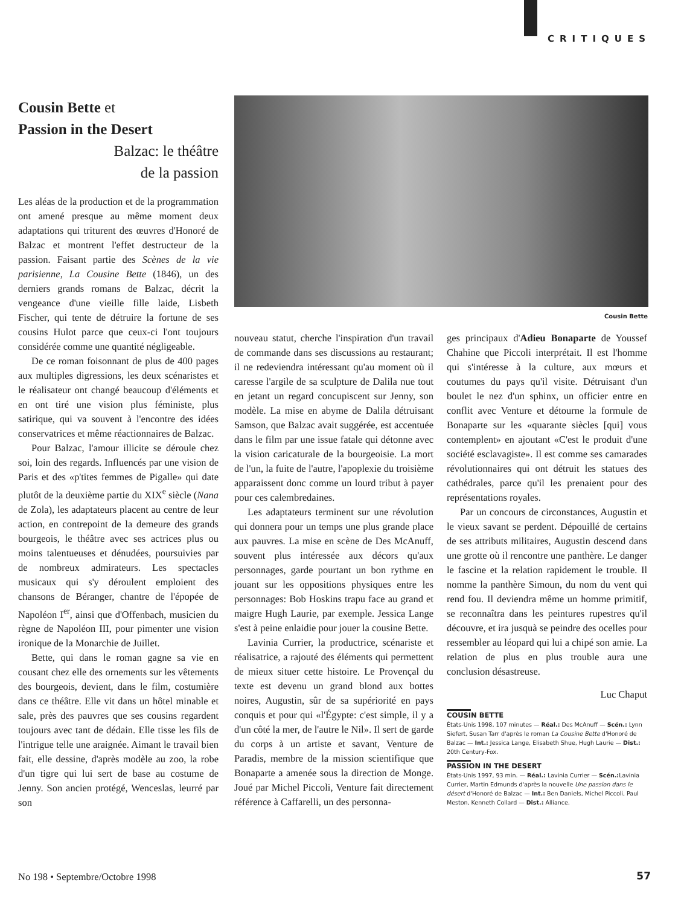CRITIQUES
Cousin Bette et
Passion in the Desert
Balzac: le théâtre
de la passion
Les aléas de la production et de la programmation ont amené presque au même moment deux adaptations qui triturent des œuvres d'Honoré de Balzac et montrent l'effet destructeur de la passion. Faisant partie des Scènes de la vie parisienne, La Cousine Bette (1846), un des derniers grands romans de Balzac, décrit la vengeance d'une vieille fille laide, Lisbeth Fischer, qui tente de détruire la fortune de ses cousins Hulot parce que ceux-ci l'ont toujours considérée comme une quantité négligeable.
De ce roman foisonnant de plus de 400 pages aux multiples digressions, les deux scénaristes et le réalisateur ont changé beaucoup d'éléments et en ont tiré une vision plus féministe, plus satirique, qui va souvent à l'encontre des idées conservatrices et même réactionnaires de Balzac.
Pour Balzac, l'amour illicite se déroule chez soi, loin des regards. Influencés par une vision de Paris et des «p'tites femmes de Pigalle» qui date plutôt de la deuxième partie du XIX<sup>e</sup> siècle (Nana de Zola), les adaptateurs placent au centre de leur action, en contrepoint de la demeure des grands bourgeois, le théâtre avec ses actrices plus ou moins talentueuses et dénudées, poursuivies par de nombreux admirateurs. Les spectacles musicaux qui s'y déroulent emploient des chansons de Béranger, chantre de l'épopée de Napoléon I<sup>er</sup>, ainsi que d'Offenbach, musicien du règne de Napoléon III, pour pimenter une vision ironique de la Monarchie de Juillet.
Bette, qui dans le roman gagne sa vie en cousant chez elle des ornements sur les vêtements des bourgeois, devient, dans le film, costumière dans ce théâtre. Elle vit dans un hôtel minable et sale, près des pauvres que ses cousins regardent toujours avec tant de dédain. Elle tisse les fils de l'intrigue telle une araignée. Aimant le travail bien fait, elle dessine, d'après modèle au zoo, la robe d'un tigre qui lui sert de base au costume de Jenny. Son ancien protégé, Wenceslas, leurré par son
Cousin Bette
nouveau statut, cherche l'inspiration d'un travail de commande dans ses discussions au restaurant; il ne redeviendra intéressant qu'au moment où il caresse l'argile de sa sculpture de Dalila nue tout en jetant un regard concupiscent sur Jenny, son modèle. La mise en abyme de Dalila détruisant Samson, que Balzac avait suggérée, est accentuée dans le film par une issue fatale qui détonne avec la vision caricaturale de la bourgeoisie. La mort de l'un, la fuite de l'autre, l'apoplexie du troisième apparaissent donc comme un lourd tribut à payer pour ces calembredaines.
Les adaptateurs terminent sur une révolution qui donnera pour un temps une plus grande place aux pauvres. La mise en scène de Des McAnuff, souvent plus intéressée aux décors qu'aux personnages, garde pourtant un bon rythme en jouant sur les oppositions physiques entre les personnages: Bob Hoskins trapu face au grand et maigre Hugh Laurie, par exemple. Jessica Lange s'est à peine enlaidie pour jouer la cousine Bette.
Lavinia Currier, la productrice, scénariste et réalisatrice, a rajouté des éléments qui permettent de mieux situer cette histoire. Le Provençal du texte est devenu un grand blond aux bottes noires, Augustin, sûr de sa supériorité en pays conquis et pour qui «l'Égypte: c'est simple, il y a d'un côté la mer, de l'autre le Nil». Il sert de garde du corps à un artiste et savant, Venture de Paradis, membre de la mission scientifique que Bonaparte a amenée sous la direction de Monge. Joué par Michel Piccoli, Venture fait directement référence à Caffarelli, un des personna-
ges principaux d'Adieu Bonaparte de Youssef Chahine que Piccoli interprétait. Il est l'homme qui s'intéresse à la culture, aux mœurs et coutumes du pays qu'il visite. Détruisant d'un boulet le nez d'un sphinx, un officier entre en conflit avec Venture et détourne la formule de Bonaparte sur les «quarante siècles [qui] vous contemplent» en ajoutant «C'est le produit d'une société esclavagiste». Il est comme ses camarades révolutionnaires qui ont détruit les statues des cathédrales, parce qu'il les prenaient pour des représentations royales.
Par un concours de circonstances, Augustin et le vieux savant se perdent. Dépouillé de certains de ses attributs militaires, Augustin descend dans une grotte où il rencontre une panthère. Le danger le fascine et la relation rapidement le trouble. Il nomme la panthère Simoun, du nom du vent qui rend fou. Il deviendra même un homme primitif, se reconnaîtra dans les peintures rupestres qu'il découvre, et ira jusquà se peindre des ocelles pour ressembler au léopard qui lui a chipé son amie. La relation de plus en plus trouble aura une conclusion désastreuse.
Luc Chaput
COUSIN BETTE
États-Unis 1998, 107 minutes — Réal.: Des McAnuff — Scén.: Lynn Siefert, Susan Tarr d'après le roman La Cousine Bette d'Honoré de Balzac — Int.: Jessica Lange, Elisabeth Shue, Hugh Laurie — Dist.: 20th Century-Fox.
PASSION IN THE DESERT
États-Unis 1997, 93 min. — Réal.: Lavinia Currier — Scén.: Lavinia Currier, Martin Edmunds d'après la nouvelle Une passion dans le désert d'Honoré de Balzac — Int.: Ben Daniels, Michel Piccoli, Paul Meston, Kenneth Collard — Dist.: Alliance.
No 198 • Septembre/Octobre 1998
57